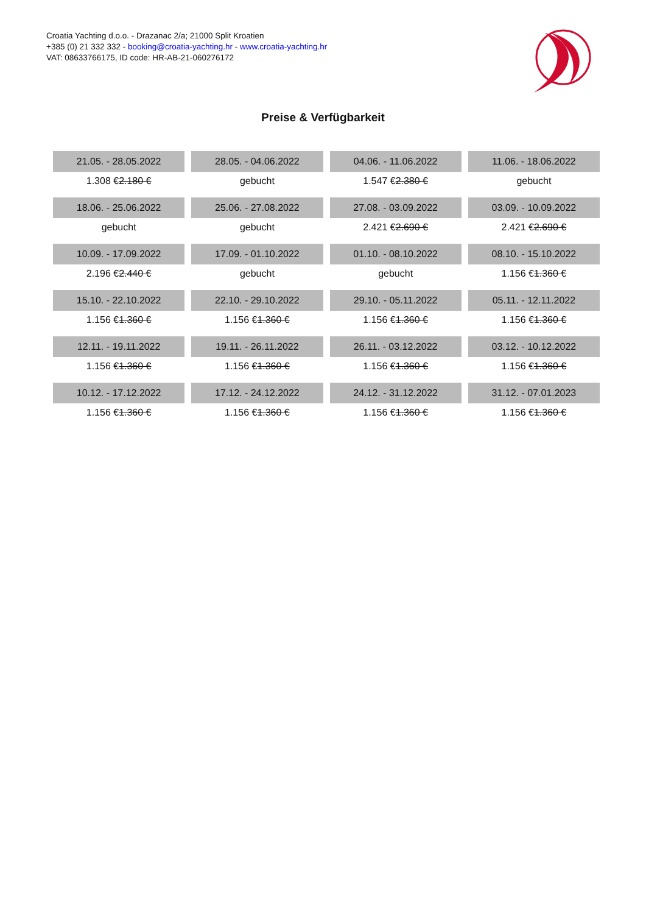Croatia Yachting d.o.o. - Drazanac 2/a; 21000 Split Kroatien
+385 (0) 21 332 332 - booking@croatia-yachting.hr - www.croatia-yachting.hr
VAT: 08633766175, ID code: HR-AB-21-060276172
Preise & Verfügbarkeit
| 21.05. - 28.05.2022 | 28.05. - 04.06.2022 | 04.06. - 11.06.2022 | 11.06. - 18.06.2022 |
| --- | --- | --- | --- |
| 1.308 € 2.180 € | gebucht | 1.547 € 2.380 € | gebucht |
| 18.06. - 25.06.2022 | 25.06. - 27.08.2022 | 27.08. - 03.09.2022 | 03.09. - 10.09.2022 |
| gebucht | gebucht | 2.421 € 2.690 € | 2.421 € 2.690 € |
| 10.09. - 17.09.2022 | 17.09. - 01.10.2022 | 01.10. - 08.10.2022 | 08.10. - 15.10.2022 |
| 2.196 € 2.440 € | gebucht | gebucht | 1.156 € 1.360 € |
| 15.10. - 22.10.2022 | 22.10. - 29.10.2022 | 29.10. - 05.11.2022 | 05.11. - 12.11.2022 |
| 1.156 € 1.360 € | 1.156 € 1.360 € | 1.156 € 1.360 € | 1.156 € 1.360 € |
| 12.11. - 19.11.2022 | 19.11. - 26.11.2022 | 26.11. - 03.12.2022 | 03.12. - 10.12.2022 |
| 1.156 € 1.360 € | 1.156 € 1.360 € | 1.156 € 1.360 € | 1.156 € 1.360 € |
| 10.12. - 17.12.2022 | 17.12. - 24.12.2022 | 24.12. - 31.12.2022 | 31.12. - 07.01.2023 |
| 1.156 € 1.360 € | 1.156 € 1.360 € | 1.156 € 1.360 € | 1.156 € 1.360 € |